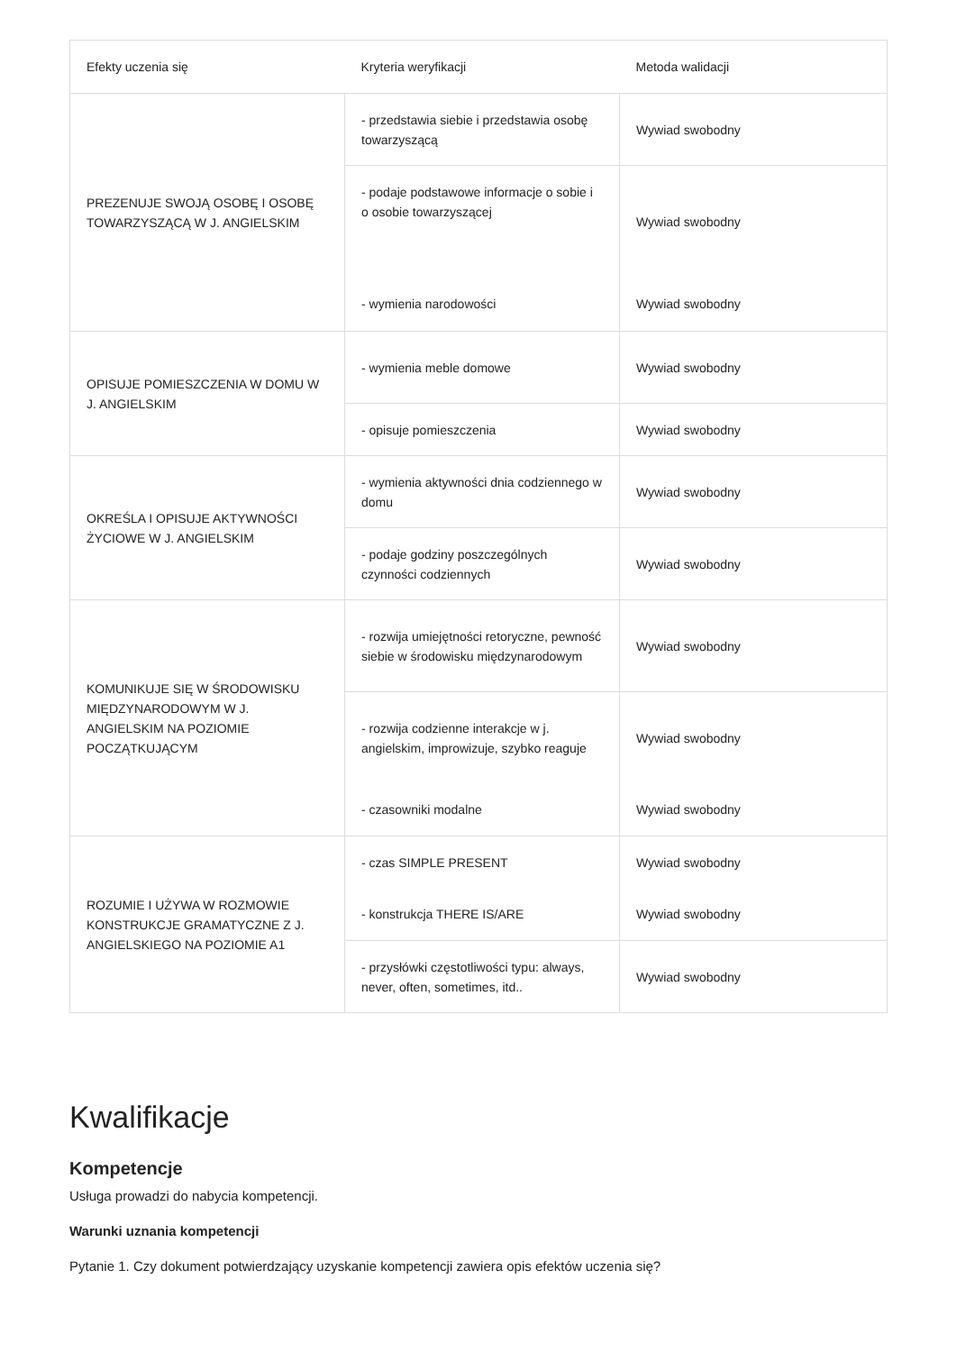| Efekty uczenia się | Kryteria weryfikacji | Metoda walidacji |
| --- | --- | --- |
| PREZENUJE SWOJĄ OSOBĘ I OSOBĘ TOWARZYSZĄCĄ W J. ANGIELSKIM | - przedstawia siebie i przedstawia osobę towarzyszącą | Wywiad swobodny |
| | - podaje podstawowe informacje o sobie i o osobie towarzyszącej | Wywiad swobodny |
| | - wymienia narodowości | Wywiad swobodny |
| OPISUJE POMIESZCZENIA W DOMU W J. ANGIELSKIM | - wymienia meble domowe | Wywiad swobodny |
| | - opisuje pomieszczenia | Wywiad swobodny |
| OKREŚLA I OPISUJE AKTYWNOŚCI ŻYCIOWE W J. ANGIELSKIM | - wymienia aktywności dnia codziennego w domu | Wywiad swobodny |
| | - podaje godziny poszczególnych czynności codziennych | Wywiad swobodny |
| KOMUNIKUJE SIĘ W ŚRODOWISKU MIĘDZYNARODOWYM W J. ANGIELSKIM NA POZIOMIE POCZĄTKUJĄCYM | - rozwija umiejętności retoryczne, pewność siebie w środowisku międzynarodowym | Wywiad swobodny |
| | - rozwija codzienne interakcje w j. angielskim, improwizuje, szybko reaguje | Wywiad swobodny |
| | - czasowniki modalne | Wywiad swobodny |
| ROZUMIE I UŻYWA W ROZMOWIE KONSTRUKCJE GRAMATYCZNE Z J. ANGIELSKIEGO NA POZIOMIE A1 | - czas SIMPLE PRESENT | Wywiad swobodny |
| | - konstrukcja THERE IS/ARE | Wywiad swobodny |
| | - przysłówki częstotliwości typu: always, never, often, sometimes, itd.. | Wywiad swobodny |
Kwalifikacje
Kompetencje
Usługa prowadzi do nabycia kompetencji.
Warunki uznania kompetencji
Pytanie 1. Czy dokument potwierdzający uzyskanie kompetencji zawiera opis efektów uczenia się?